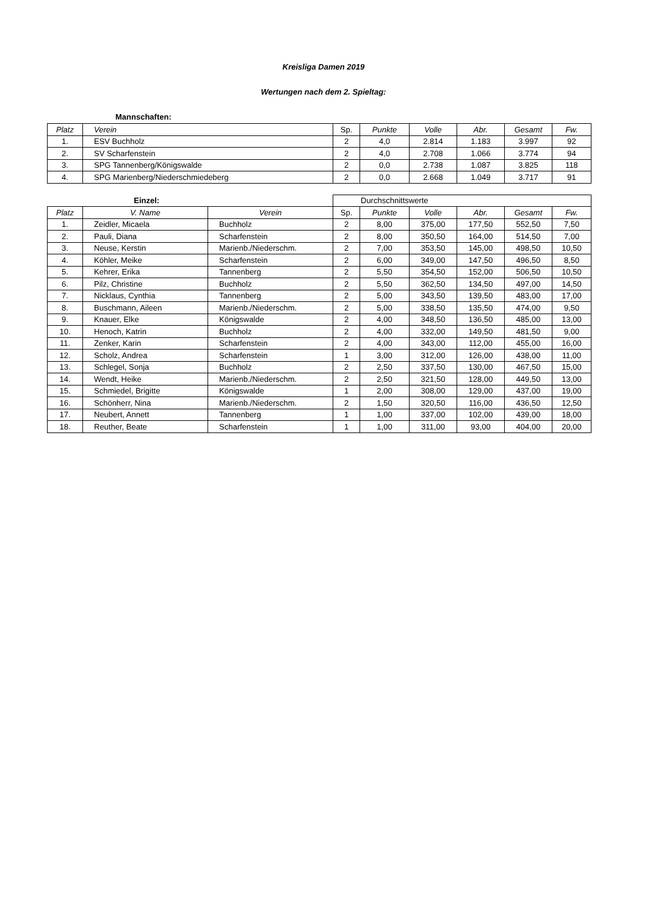Kreisliga Damen 2019
Wertungen nach dem 2. Spieltag:
Mannschaften:
| Platz | Verein | Sp. | Punkte | Volle | Abr. | Gesamt | Fw. |
| --- | --- | --- | --- | --- | --- | --- | --- |
| 1. | ESV Buchholz | 2 | 4,0 | 2.814 | 1.183 | 3.997 | 92 |
| 2. | SV Scharfenstein | 2 | 4,0 | 2.708 | 1.066 | 3.774 | 94 |
| 3. | SPG Tannenberg/Königswalde | 2 | 0,0 | 2.738 | 1.087 | 3.825 | 118 |
| 4. | SPG Marienberg/Niederschmiedeberg | 2 | 0,0 | 2.668 | 1.049 | 3.717 | 91 |
| | Einzel: | | Durchschnittswerte | | | | | |
| Platz | V. Name | Verein | Sp. | Punkte | Volle | Abr. | Gesamt | Fw. |
| 1. | Zeidler, Micaela | Buchholz | 2 | 8,00 | 375,00 | 177,50 | 552,50 | 7,50 |
| 2. | Pauli, Diana | Scharfenstein | 2 | 8,00 | 350,50 | 164,00 | 514,50 | 7,00 |
| 3. | Neuse, Kerstin | Marienb./Niederschm. | 2 | 7,00 | 353,50 | 145,00 | 498,50 | 10,50 |
| 4. | Köhler, Meike | Scharfenstein | 2 | 6,00 | 349,00 | 147,50 | 496,50 | 8,50 |
| 5. | Kehrer, Erika | Tannenberg | 2 | 5,50 | 354,50 | 152,00 | 506,50 | 10,50 |
| 6. | Pilz, Christine | Buchholz | 2 | 5,50 | 362,50 | 134,50 | 497,00 | 14,50 |
| 7. | Nicklaus, Cynthia | Tannenberg | 2 | 5,00 | 343,50 | 139,50 | 483,00 | 17,00 |
| 8. | Buschmann, Aileen | Marienb./Niederschm. | 2 | 5,00 | 338,50 | 135,50 | 474,00 | 9,50 |
| 9. | Knauer, Elke | Königswalde | 2 | 4,00 | 348,50 | 136,50 | 485,00 | 13,00 |
| 10. | Henoch, Katrin | Buchholz | 2 | 4,00 | 332,00 | 149,50 | 481,50 | 9,00 |
| 11. | Zenker, Karin | Scharfenstein | 2 | 4,00 | 343,00 | 112,00 | 455,00 | 16,00 |
| 12. | Scholz, Andrea | Scharfenstein | 1 | 3,00 | 312,00 | 126,00 | 438,00 | 11,00 |
| 13. | Schlegel, Sonja | Buchholz | 2 | 2,50 | 337,50 | 130,00 | 467,50 | 15,00 |
| 14. | Wendt, Heike | Marienb./Niederschm. | 2 | 2,50 | 321,50 | 128,00 | 449,50 | 13,00 |
| 15. | Schmiedel, Brigitte | Königswalde | 1 | 2,00 | 308,00 | 129,00 | 437,00 | 19,00 |
| 16. | Schönherr, Nina | Marienb./Niederschm. | 2 | 1,50 | 320,50 | 116,00 | 436,50 | 12,50 |
| 17. | Neubert, Annett | Tannenberg | 1 | 1,00 | 337,00 | 102,00 | 439,00 | 18,00 |
| 18. | Reuther, Beate | Scharfenstein | 1 | 1,00 | 311,00 | 93,00 | 404,00 | 20,00 |